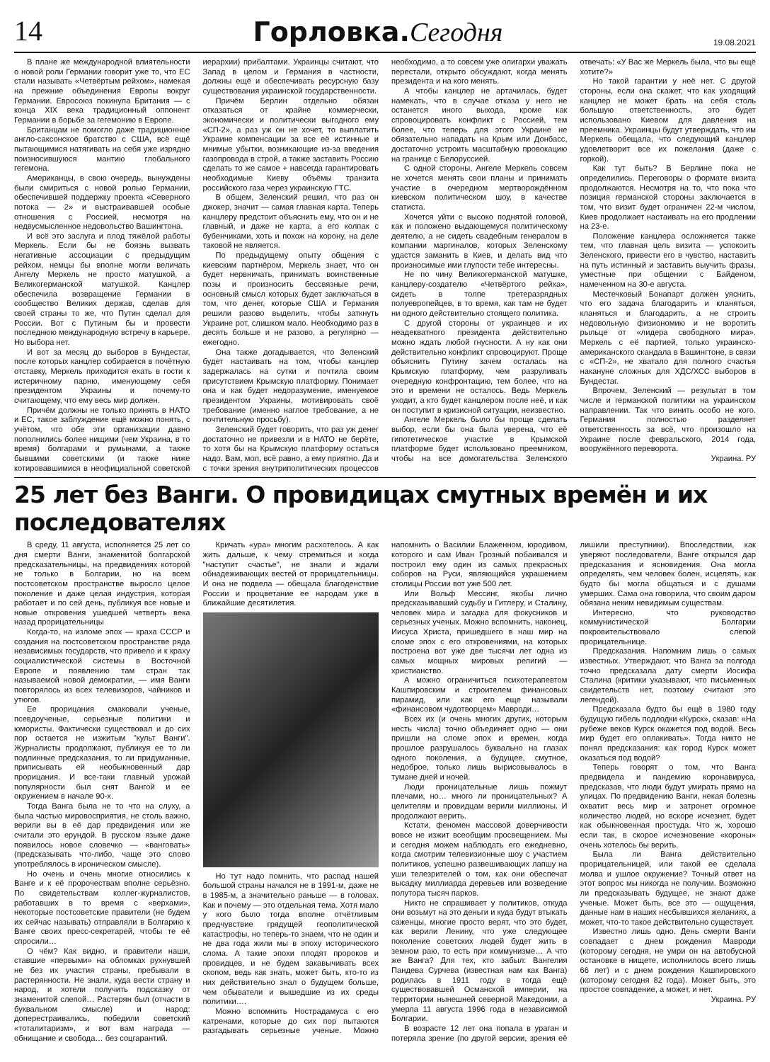14 Горловка.Сегодня 19.08.2021
В плане же международной влиятельности о новой роли Германии говорит уже то, что ЕС стали называть «Четвёртым рейхом», намекая на прежние объединения Европы вокруг Германии. Евросоюз покинула Британия — с конца XIX века традиционный оппонент Германии в борьбе за гегемонию в Европе.
Британцам не помогло даже традиционное англо-саксонское братство с США, всё ещё пытающимися натягивать на себя уже изрядно поизносившуюся мантию глобального гегемона.
Американцы, в свою очередь, вынуждены были смириться с новой ролью Германии, обеспечившей поддержку проекта «Северного потока — 2» и выстраивавшей особые отношения с Россией, несмотря на недвусмысленное недовольство Вашингтона.
И всё это заслуга и плод тяжёлой работы Меркель. Если бы не боязнь вызвать негативные ассоциации с предыдущим рейхом, немцы бы вполне могли величать Ангелу Меркель не просто матушкой, а Великогерманской матушкой. Канцлер обеспечила возвращение Германии в сообщество Великих держав, сделав для своей страны то же, что Путин сделал для России. Вот с Путиным бы и провести последнюю международную встречу в карьере. Но выбора нет.
И вот за месяц до выборов в Бундестаг, после которых канцлер собирается в почётную отставку, Меркель приходится ехать в гости к истеричному парню, именующему себя президентом Украины и почему-то считающему, что ему весь мир должен.
Причём должны не только принять в НАТО и ЕС, такое заблуждение ещё можно понять, с учётом, что обе эти организации давно пополнились более нищими (чем Украина, в то время) болгарами и румынами, а также бывшими советскими (и также ниже котировавшимися в неофициальной советской иерархии) прибалтами. Украинцы считают, что Запад в целом и Германия в частности, должны ещё и обеспечивать ресурсную базу существования украинской государственности.
Причём Берлин отдельно обязан отказаться от крайне коммерчески, экономически и политически выгодного ему «СП-2», а раз уж он не хочет, то выплатить Украине компенсации за все её истинные и мнимые убытки, возникающие из-за введения газопровода в строй, а также заставить Россию сделать то же самое + навсегда гарантировать необходимые Киеву объёмы транзита российского газа через украинскую ГТС.
В общем, Зеленский решил, что раз он джокер, значит — самая главная карта. Теперь канцлеру предстоит объяснить ему, что он и не главный, и даже не карта, а его колпак с бубенчиками, хоть и похож на корону, на деле таковой не является.
По предыдущему опыту общения с киевским партнёром, Меркель знает, что он будет нервничать, принимать воинственные позы и произносить бессвязные речи, основный смысл которых будет заключаться в том, что денег, которые США и Германия решили разово выделить, чтобы заткнуть Украине рот, слишком мало. Необходимо раз в десять больше и не разово, а регулярно — ежегодно.
Она также догадывается, что Зеленский будет настаивать на том, чтобы канцлер задержалась на сутки и почтила своим присутствием Крымскую платформу. Понимает она и как будет недоразумение, именуемое президентом Украины, мотивировать своё требование (именно наглое требование, а не почтительную просьбу).
Зеленский будет говорить, что раз уж денег достаточно не привезли и в НАТО не берёте, то хотя бы на Крымскую платформу остаться надо. Вам, мол, всё равно, а ему приятно. Да и с точки зрения внутриполитических процессов необходимо, а то совсем уже олигархи уважать перестали, открыто обсуждают, когда менять президента и на кого менять.
А чтобы канцлер не артачилась, будет намекать, что в случае отказа у него не останется иного выхода, кроме как спровоцировать конфликт с Россией, тем более, что теперь для этого Украине не обязательно нападать на Крым или Донбасс, достаточно устроить масштабную провокацию на границе с Белоруссией.
С одной стороны, Ангеле Меркель совсем не хочется менять свои планы и принимать участие в очередном мертворождённом киевском политическом шоу, в качестве статиста.
Хочется уйти с высоко поднятой головой, как и положено выдающемуся политическому деятелю, а не сидеть свадебным генералом в компании маргиналов, которых Зеленскому удастся заманить в Киев, и делать вид что произносимые ими глупости тебе интересны.
Не по чину Великогерманской матушке, канцлеру-создателю «Четвёртого рейха», сидеть в толпе третеразрядных полуевропейцев, в то время, как там не будет ни одного действительно стоящего политика.
С другой стороны от украинцев и их неадекватного президента действительно можно ждать любой гнусности. А ну как они действительно конфликт спровоцируют. Проще объяснить Путину зачем осталась на Крымскую платформу, чем разруливать очередную конфронтацию, тем более, что на это и времени не осталось. Ведь Меркель уходит, а кто будет канцлером после неё, и как он поступит в кризисной ситуации, неизвестно.
Ангеле Меркель было бы проще сделать выбор, если бы она была уверена, что её гипотетическое участие в Крымской платформе будет использовано преемником, чтобы на все домогательства Зеленского отвечать: «У Вас же Меркель была, что вы ещё хотите?»
Но такой гарантии у неё нет. С другой стороны, если она скажет, что как уходящий канцлер не может брать на себя столь большую ответственность, это будет использовано Киевом для давления на преемника. Украинцы будут утверждать, что им Меркель обещала, что следующий канцлер удовлетворит все их пожелания (даже с горкой).
Как тут быть? В Берлине пока не определились. Переговоры о формате визита продолжаются. Несмотря на то, что пока что позиция германской стороны заключается в том, что визит будет ограничен 22-м числом, Киев продолжает настаивать на его продлении на 23-е.
Положение канцлера осложняется также тем, что главная цель визита — успокоить Зеленского, привести его в чувство, наставить на путь истинный и заставить выучить фразы, уместные при общении с Байденом, намеченном на 30-е августа.
Местечковый Бонапарт должен уяснить, что его задача благодарить и кланяться, кланяться и благодарить, а не строить недовольную физиономию и не воротить рыльце от «лидера свободного мира». Меркель с её партией, только украинско-американского скандала в Вашингтоне, в связи с «СП-2», не хватало для полного счастья накануне сложных для ХДС/ХСС выборов в Бундестаг.
Впрочем, Зеленский — результат в том числе и германской политики на украинском направлении. Так что винить особо не кого. Германия полностью разделяет ответственность за всё, что произошло на Украине после февральского, 2014 года, вооружённого переворота.
Украина. РУ
25 лет без Ванги. О провидицах смутных времён и их последователях
В среду, 11 августа, исполняется 25 лет со дня смерти Ванги, знаменитой болгарской предсказательницы, на предвидениях которой не только в Болгарии, но на всем постсоветском пространстве выросло целое поколение и даже целая индустрия, которая работает и по сей день, публикуя все новые и новые откровения ушедшей четверть века назад прорицательницы
Когда-то, на изломе эпох — краха СССР и создания на постсоветском пространстве ряда независимых государств, что привело и к краху социалистической системы в Восточной Европе и появлению там стран так называемой новой демократии, — имя Ванги повторялось из всех телевизоров, чайников и утюгов.
Ее прорицания смаковали ученые, псевдоученые, серьезные политики и юмористы. Фактически существовал и до сих пор остается не изжитым "культ Ванги". Журналисты продолжают, публикуя ее то ли подлинные предсказания, то ли придуманные, приписывать ей необыкновенный дар прорицания. И все-таки главный урожай популярности был снят Вангой и ее окружением в начале 90-х.
Тогда Ванга была не то что на слуху, а была частью мировосприятия, не столь важно, верили вы в её дар предвидения или же считали это ерундой. В русском языке даже появилось новое словечко — «ванговать» (предсказывать что-либо, чаще это слово употреблялось в ироническом смысле).
Но очень и очень многие относились к Ванге и к её пророчествам вполне серьёзно. По свидетельствам коллег-журналистов, работавших в то время с «верхами», некоторые постсоветские правители (не будем их сейчас называть) отправляли в Болгарию к Ванге своих пресс-секретарей, чтобы те её спросили…
О чём? Как видно, и правители наши, ставшие «первыми» на обломках рухнувшей не без их участия страны, пребывали в растерянности. Не знали, куда вести страну и народ, и хотели получить подсказку от знаменитой слепой… Растерян был (отчасти в буквальном смысле) и народ: допереcтраивались, победили советский «тоталитаризм», и вот вам награда — обнищание и свобода… без соцгарантий.
Кричать «ура» многим расхотелось. А как жить дальше, к чему стремиться и когда "наступит счастье", не знали и ждали обнадеживающих вестей от прорицательницы. И она не подвела — обещала благоденствие России и процветание ее народам уже в ближайшие десятилетия.
Но тут надо помнить, что распад нашей большой страны начался не в 1991-м, даже не в 1985-м, а значительно раньше — в головах. Как и почему — это отдельная тема. Хотя мало у кого было тогда вполне отчётливым предчувствие грядущей геополитической катастрофы, но теперь-то знаем, что не один и не два года жили мы в эпоху исторического слома. А такие эпохи плодят пророков и провидцев, и не будем закавычивать всех скопом, ведь как знать, может быть, кто-то из них действительно знал о будущем больше, чем обыватели и вышедшие из их среды политики….
Можно вспомнить Нострадамуса с его катренами, которые до сих пор пытаются разгадывать серьезные ученые. Можно напомнить о Василии Блаженном, юродивом, которого и сам Иван Грозный побаивался и построил ему один из самых прекрасных соборов на Руси, являющийся украшением столицы России вот уже 500 лет.
Или Вольф Мессинг, якобы лично предсказывавший судьбу и Гитлеру, и Сталину, человек мира и загадка для фокусников и серьезных ученых. Можно вспомнить, наконец, Иисуса Христа, пришедшего в наш мир на сломе эпох с его откровениями, на которых построена вот уже две тысячи лет одна из самых мощных мировых религий — христианство.
А можно ограничиться психотерапевтом Кашпировским и строителем финансовых пирамид, или как его еще называли «финансовом чудотворцем» Мавроди…
Всех их (и очень многих других, которым несть числа) точно объединяет одно — они пришли на сломе эпох и времен, когда прошлое разрушалось буквально на глазах одного поколения, а будущее, смутное, недоброе, только лишь вырисовывалось в тумане дней и ночей.
Люди проницательные лишь пожмут плечами, но… много ли проницательных? А целителям и провидцам верили миллионы. И продолжают верить.
Кстати, феномен массовой доверчивости вовсе не изжит всеобщим просвещением. Мы и сегодня можем наблюдать его ежедневно, когда смотрим телевизионные шоу с участием политиков, успешно развешивающих лапшу на уши телезрителей о том, как они обеспечат высадку миллиарда деревьев или возведение полутора тысяч парков.
Никто не спрашивает у политиков, откуда они возьмут на это деньги и куда будут втыкать саженцы, многие просто верят, что это будет, как верили Ленину, что уже следующее поколение советских людей будет жить в земном раю, то есть при коммунизме… А что же Ванга? Для тех, кто забыл: Вангелия Пандева Сурчева (известная нам как Ванга) родилась в 1911 году в тогда ещё существовавшей Османской империи, на территории нынешней северной Македонии, а умерла 11 августа 1996 года в независимой Болгарии.
В возрасте 12 лет она попала в ураган и потеряла зрение (по другой версии, зрения её лишили преступники). Впоследствии, как уверяют последователи, Ванге открылся дар предсказания и ясновидения. Она могла определять, чем человек болен, исцелять, как будто бы могла общаться и с душами умерших. Сама она говорила, что своим даром обязана неким невидимым существам.
Интересно, что руководство коммунистической Болгарии покровительствовало слепой прорицательнице.
Предсказания. Напомним лишь о самых известных. Утверждают, что Ванга за полгода точно предсказала дату смерти Иосифа Сталина (критики указывают, что письменных свидетельств нет, поэтому считают это легендой).
Предсказала будто бы ещё в 1980 году будущую гибель подлодки «Курск», сказав: «На рубеже веков Курск окажется под водой. Весь мир будет его оплакивать». Тогда никто не понял предсказания: как город Курск может оказаться под водой?
Теперь говорят о том, что Ванга предвидела и пандемию коронавируса, предсказав, что люди будут умирать прямо на улицах. По предвидению Ванги, некая болезнь охватит весь мир и затронет огромное количество людей, но вскоре исчезнет, будет как обыкновенная простуда. Что ж, хорошо если так, в скорое исчезновение «короны» очень хотелось бы верить.
Была ли Ванга действительно прорицательницей, или такой ее сделала молва и ушлое окружение? Точный ответ на этот вопрос мы никогда не получим. Возможно ли предсказывать будущее, не знают даже ученые. Может быть, все это — ощущения, данные нам в наших несбывшихся желаниях, а может, что-то такое действительно существует.
Известно лишь одно. День смерти Ванги совпадает с днем рождения Мавроди (которому сегодня, не умри он на автобусной остановке в нищете, исполнилось всего лишь 66 лет) и с днем рождения Кашпировского (которому сегодня 82 года). Может быть, это простое совпадение, а может, и нет.
Украина. РУ